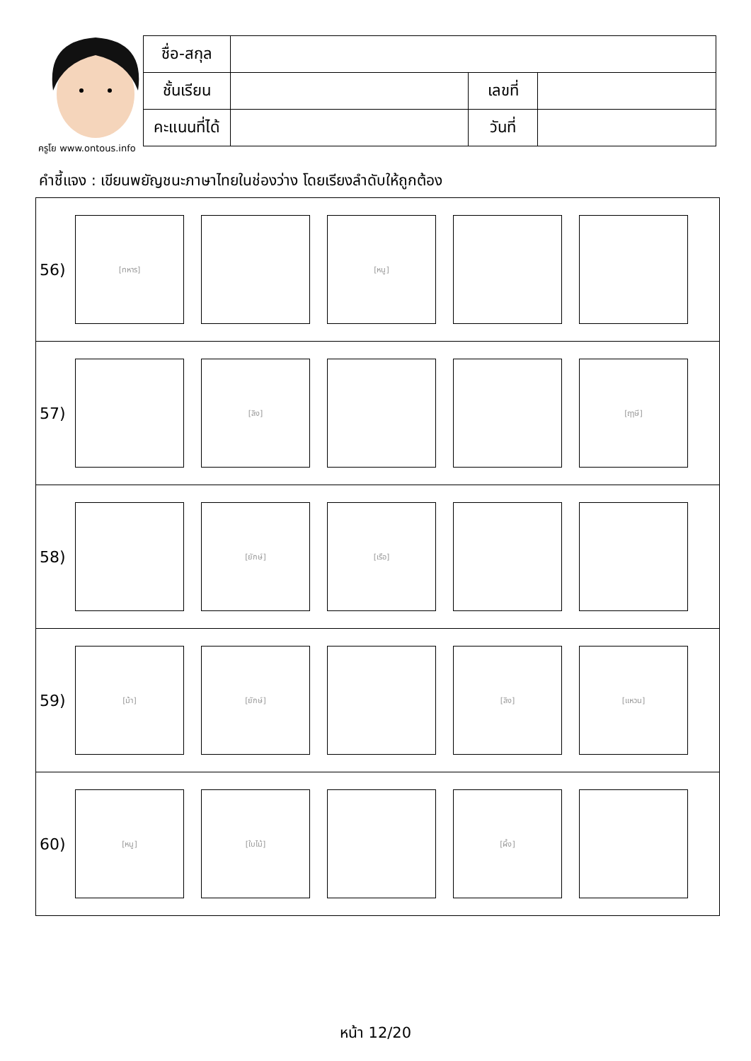ครูโย www.ontous.info
| ชื่อ-สกุล | | | |
| ชั้นเรียน | | เลขที่ | |
| คะแนนที่ได้ | | วันที่ | |
คำชี้แจง : เขียนพยัญชนะภาษาไทยในช่องว่าง โดยเรียงลำดับให้ถูกต้อง
| 56) [ทหาร] [หนู] |
| 57) [ลิง] [ฤๅษี] |
| 58) [ยักษ์] [เรือ] |
| 59) [ม้า] [ยักษ์] [ลิง] [แหวน] |
| 60) [หนู] [ใบไม้] [ผึ้ง] |
หน้า 12/20